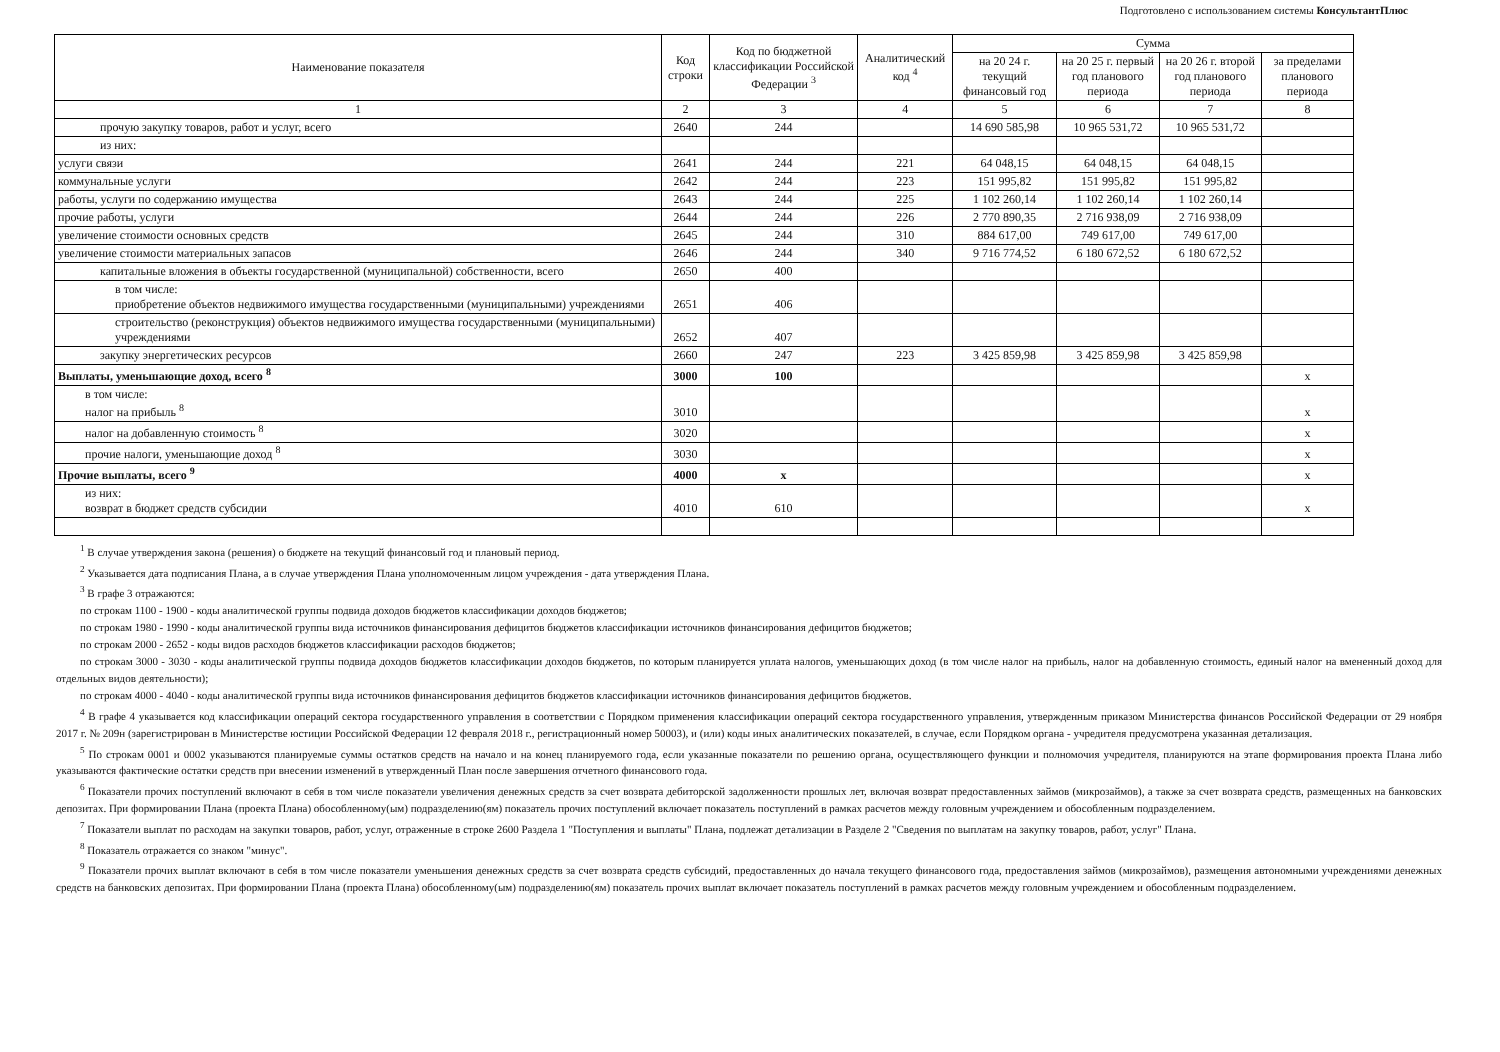Подготовлено с использованием системы КонсультантПлюс
| Наименование показателя | Код строки | Код по бюджетной классификации Российской Федерации <sup>3</sup> | Аналитический код <sup>4</sup> | Сумма | | | |
| --- | --- | --- | --- | --- | --- | --- | --- |
| | | | | на 20 24 г. текущий финансовый год | на 20 25 г. первый год планового периода | на 20 26 г. второй год планового периода | за пределами планового периода |
| 1 | 2 | 3 | 4 | 5 | 6 | 7 | 8 |
| прочую закупку товаров, работ и услуг, всего | 2640 | 244 | | 14 690 585,98 | 10 965 531,72 | 10 965 531,72 | |
| из них: | | | | | | | |
| услуги связи | 2641 | 244 | 221 | 64 048,15 | 64 048,15 | 64 048,15 | |
| коммунальные услуги | 2642 | 244 | 223 | 151 995,82 | 151 995,82 | 151 995,82 | |
| работы, услуги по содержанию имущества | 2643 | 244 | 225 | 1 102 260,14 | 1 102 260,14 | 1 102 260,14 | |
| прочие работы, услуги | 2644 | 244 | 226 | 2 770 890,35 | 2 716 938,09 | 2 716 938,09 | |
| увеличение стоимости основных средств | 2645 | 244 | 310 | 884 617,00 | 749 617,00 | 749 617,00 | |
| увеличение стоимости материальных запасов | 2646 | 244 | 340 | 9 716 774,52 | 6 180 672,52 | 6 180 672,52 | |
| капитальные вложения в объекты государственной (муниципальной) собственности, всего | 2650 | 400 | | | | | |
| в том числе: приобретение объектов недвижимого имущества государственными (муниципальными) учреждениями | 2651 | 406 | | | | | |
| строительство (реконструкция) объектов недвижимого имущества государственными (муниципальными) учреждениями | 2652 | 407 | | | | | |
| закупку энергетических ресурсов | 2660 | 247 | 223 | 3 425 859,98 | 3 425 859,98 | 3 425 859,98 | |
| Выплаты, уменьшающие доход, всего <sup>8</sup> | 3000 | 100 | | | | | x |
| в том числе: налог на прибыль <sup>8</sup> | 3010 | | | | | | x |
| налог на добавленную стоимость <sup>8</sup> | 3020 | | | | | | x |
| прочие налоги, уменьшающие доход <sup>8</sup> | 3030 | | | | | | x |
| Прочие выплаты, всего <sup>9</sup> | 4000 | x | | | | | x |
| из них: возврат в бюджет средств субсидии | 4010 | 610 | | | | | x |
<sup>1</sup> В случае утверждения закона (решения) о бюджете на текущий финансовый год и плановый период.
<sup>2</sup> Указывается дата подписания Плана, а в случае утверждения Плана уполномоченным лицом учреждения - дата утверждения Плана.
<sup>3</sup> В графе 3 отражаются:
по строкам 1100 - 1900 - коды аналитической группы подвида доходов бюджетов классификации доходов бюджетов;
по строкам 1980 - 1990 - коды аналитической группы вида источников финансирования дефицитов бюджетов классификации источников финансирования дефицитов бюджетов;
по строкам 2000 - 2652 - коды видов расходов бюджетов классификации расходов бюджетов;
по строкам 3000 - 3030 - коды аналитической группы подвида доходов бюджетов классификации доходов бюджетов, по которым планируется уплата налогов, уменьшающих доход (в том числе налог на прибыль, налог на добавленную стоимость, единый налог на вмененный доход для отдельных видов деятельности);
по строкам 4000 - 4040 - коды аналитической группы вида источников финансирования дефицитов бюджетов классификации источников финансирования дефицитов бюджетов.
<sup>4</sup> В графе 4 указывается код классификации операций сектора государственного управления в соответствии с Порядком применения классификации операций сектора государственного управления, утвержденным приказом Министерства финансов Российской Федерации от 29 ноября 2017 г. № 209н (зарегистрирован в Министерстве юстиции Российской Федерации 12 февраля 2018 г., регистрационный номер 50003), и (или) коды иных аналитических показателей, в случае, если Порядком органа - учредителя предусмотрена указанная детализация.
<sup>5</sup> По строкам 0001 и 0002 указываются планируемые суммы остатков средств на начало и на конец планируемого года, если указанные показатели по решению органа, осуществляющего функции и полномочия учредителя, планируются на этапе формирования проекта Плана либо указываются фактические остатки средств при внесении изменений в утвержденный План после завершения отчетного финансового года.
<sup>6</sup> Показатели прочих поступлений включают в себя в том числе показатели увеличения денежных средств за счет возврата дебиторской задолженности прошлых лет, включая возврат предоставленных займов (микрозаймов), а также за счет возврата средств, размещенных на банковских депозитах. При формировании Плана (проекта Плана) обособленному(ым) подразделению(ям) показатель прочих поступлений включает показатель поступлений в рамках расчетов между головным учреждением и обособленным подразделением.
<sup>7</sup> Показатели выплат по расходам на закупки товаров, работ, услуг, отраженные в строке 2600 Раздела 1 "Поступления и выплаты" Плана, подлежат детализации в Разделе 2 "Сведения по выплатам на закупку товаров, работ, услуг" Плана.
<sup>8</sup> Показатель отражается со знаком "минус".
<sup>9</sup> Показатели прочих выплат включают в себя в том числе показатели уменьшения денежных средств за счет возврата средств субсидий, предоставленных до начала текущего финансового года, предоставления займов (микрозаймов), размещения автономными учреждениями денежных средств на банковских депозитах. При формировании Плана (проекта Плана) обособленному(ым) подразделению(ям) показатель прочих выплат включает показатель поступлений в рамках расчетов между головным учреждением и обособленным подразделением.